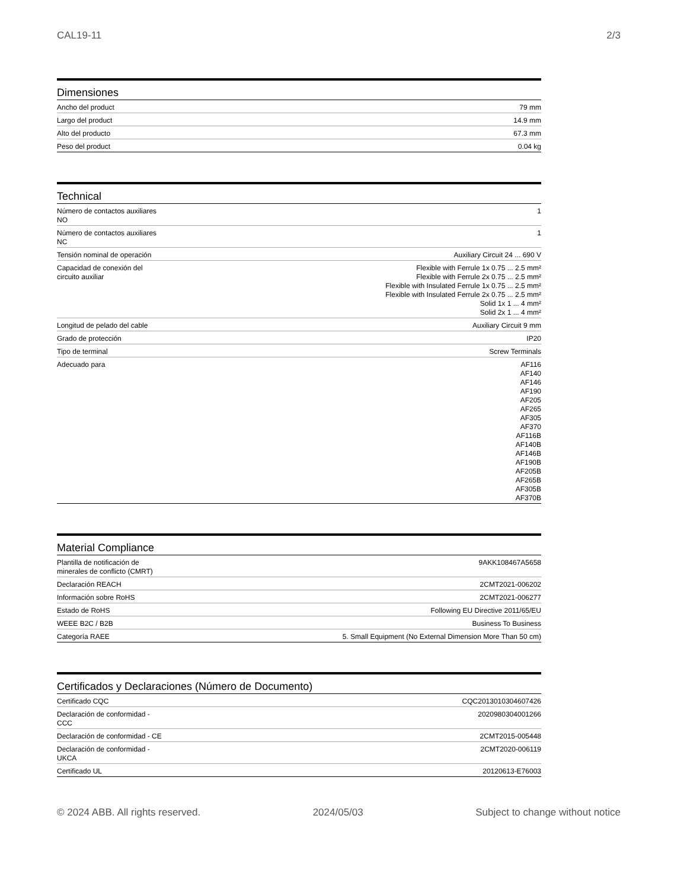CAL19-11 2/3
Dimensiones
| Ancho del product | 79 mm |
| Largo del product | 14.9 mm |
| Alto del producto | 67.3 mm |
| Peso del product | 0.04 kg |
Technical
| Número de contactos auxiliares NO | 1 |
| Número de contactos auxiliares NC | 1 |
| Tensión nominal de operación | Auxiliary Circuit 24 ... 690 V |
| Capacidad de conexión del circuito auxiliar | Flexible with Ferrule 1x 0.75 ... 2.5 mm² Flexible with Ferrule 2x 0.75 ... 2.5 mm² Flexible with Insulated Ferrule 1x 0.75 ... 2.5 mm² Flexible with Insulated Ferrule 2x 0.75 ... 2.5 mm² Solid 1x 1 ... 4 mm² Solid 2x 1 ... 4 mm² |
| Longitud de pelado del cable | Auxiliary Circuit 9 mm |
| Grado de protección | IP20 |
| Tipo de terminal | Screw Terminals |
| Adecuado para | AF116 AF140 AF146 AF190 AF205 AF265 AF305 AF370 AF116B AF140B AF146B AF190B AF205B AF265B AF305B AF370B |
Material Compliance
| Plantilla de notificación de minerales de conflicto (CMRT) | 9AKK108467A5658 |
| Declaración REACH | 2CMT2021-006202 |
| Información sobre RoHS | 2CMT2021-006277 |
| Estado de RoHS | Following EU Directive 2011/65/EU |
| WEEE B2C / B2B | Business To Business |
| Categoría RAEE | 5. Small Equipment (No External Dimension More Than 50 cm) |
Certificados y Declaraciones (Número de Documento)
| Certificado CQC | CQC2013010304607426 |
| Declaración de conformidad - CCC | 2020980304001266 |
| Declaración de conformidad - CE | 2CMT2015-005448 |
| Declaración de conformidad - UKCA | 2CMT2020-006119 |
| Certificado UL | 20120613-E76003 |
© 2024 ABB. All rights reserved. 2024/05/03 Subject to change without notice